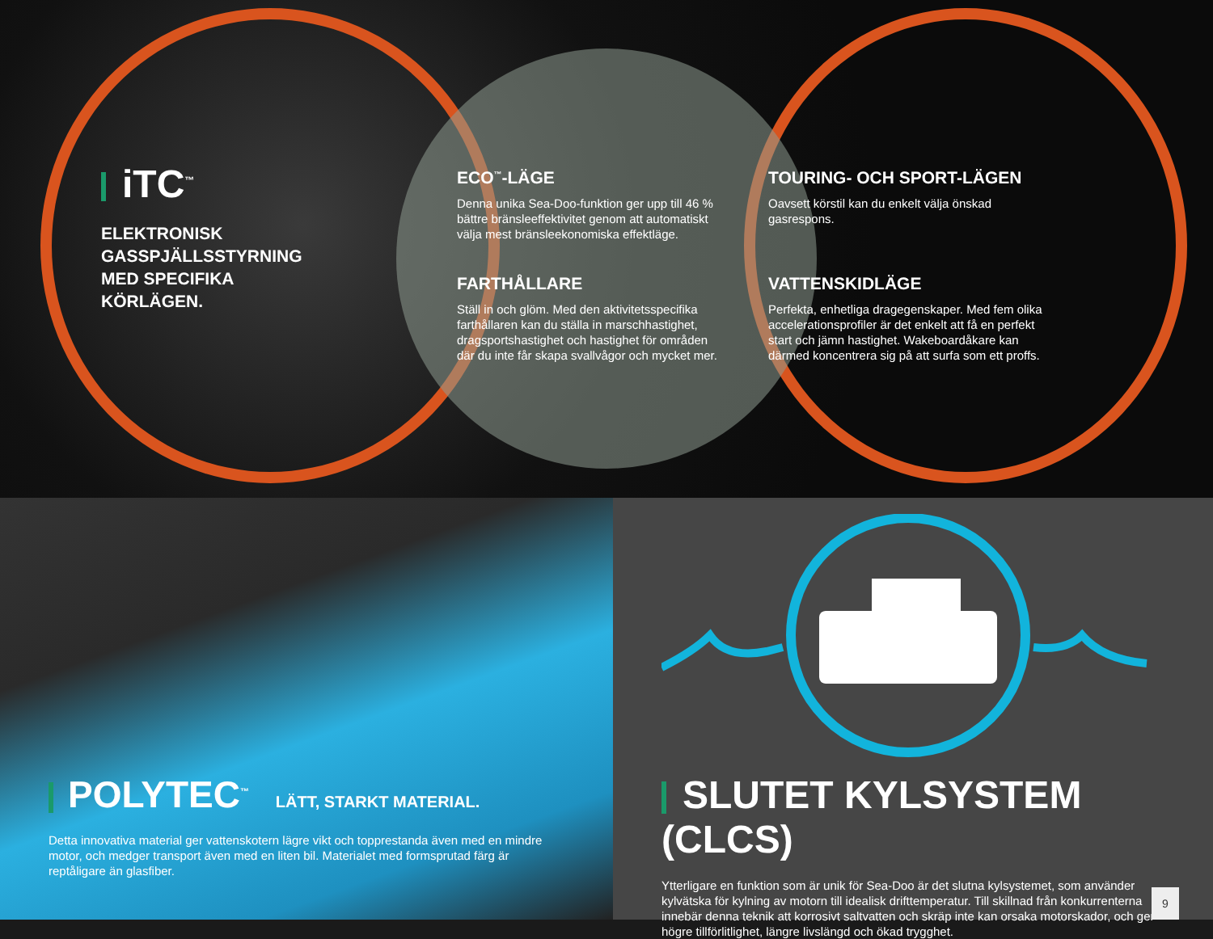iTC<sup>™</sup>
ELEKTRONISK GASSPJÄLLSSTYRNING MED SPECIFIKA KÖRLÄGEN.
ECO<sup>™</sup>-LÄGE
Denna unika Sea-Doo-funktion ger upp till 46 % bättre bränsleeffektivitet genom att automatiskt välja mest bränsleekonomiska effektläge.
FARTHÅLLARE
Ställ in och glöm. Med den aktivitetsspecifika farthållaren kan du ställa in marschhastighet, dragsportshastighet och hastighet för områden där du inte får skapa svallvågor och mycket mer.
TOURING- OCH SPORT-LÄGEN
Oavsett körstil kan du enkelt välja önskad gasrespons.
VATTENSKIDLÄGE
Perfekta, enhetliga dragegenskaper. Med fem olika accelerationsprofiler är det enkelt att få en perfekt start och jämn hastighet. Wakeboardåkare kan därmed koncentrera sig på att surfa som ett proffs.
POLYTEC<sup>™</sup> LÄTT, STARKT MATERIAL.
Detta innovativa material ger vattenskotern lägre vikt och topprestanda även med en mindre motor, och medger transport även med en liten bil. Materialet med formsprutad färg är reptåligare än glasfiber.
SLUTET KYLSYSTEM (CLCS)
Ytterligare en funktion som är unik för Sea-Doo är det slutna kylsystemet, som använder kylvätska för kylning av motorn till idealisk drifttemperatur. Till skillnad från konkurrenterna innebär denna teknik att korrosivt saltvatten och skräp inte kan orsaka motorskador, och ger högre tillförlitlighet, längre livslängd och ökad trygghet.
9